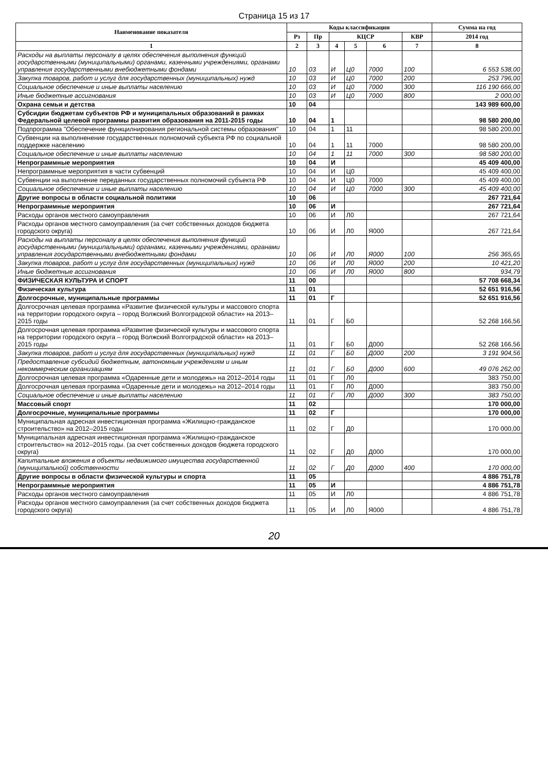Страница 15 из 17
| Наименование показателя | Коды классификации | | | | | | Сумма на год |
| --- | --- | --- | --- | --- | --- | --- | --- |
| | Рз | Пр | КЦСР | | | КВР | 2014 год |
| 1 | 2 | 3 | 4 | 5 | 6 | 7 | 8 |
| Расходы на выплаты персоналу в целях обеспечения выполнения функций государственными (муниципальными) органами, казенными учреждениями, органами управления государственными внебюджетными фондами | 10 | 03 | И | Ц0 | 7000 | 100 | 6 553 538,00 |
| Закупка товаров, работ и услуг для государственных (муниципальных) нужд | 10 | 03 | И | Ц0 | 7000 | 200 | 253 796,00 |
| Социальное обеспечение и иные выплаты населению | 10 | 03 | И | Ц0 | 7000 | 300 | 116 190 666,00 |
| Иные бюджетные ассигнования | 10 | 03 | И | Ц0 | 7000 | 800 | 2 000,00 |
| Охрана семьи и детства | 10 | 04 | | | | | 143 989 600,00 |
| Субсидии бюджетам субъектов РФ и муниципальных образований в рамках Федеральной целевой программы развития образования на 2011-2015 годы | 10 | 04 | 1 | | | | 98 580 200,00 |
| Подпрограмма "Обеспечение функцилнирования региональной системы образования" | 10 | 04 | 1 | 11 | | | 98 580 200,00 |
| Субвенции на выполненение государственных полномочий субъекта РФ по социальной поддержке населению | 10 | 04 | 1 | 11 | 7000 | | 98 580 200,00 |
| Социальное обеспечение и иные выплаты населению | 10 | 04 | 1 | 11 | 7000 | 300 | 98 580 200,00 |
| Непрограммные мероприятия | 10 | 04 | И | | | | 45 409 400,00 |
| Непрограммные мероприятия в части субвенций | 10 | 04 | И | Ц0 | | | 45 409 400,00 |
| Субвенции на выполнение переданных государственных полномочий субъекта РФ | 10 | 04 | И | Ц0 | 7000 | | 45 409 400,00 |
| Социальное обеспечение и иные выплаты населению | 10 | 04 | И | Ц0 | 7000 | 300 | 45 409 400,00 |
| Другие вопросы в области социальной политики | 10 | 06 | | | | | 267 721,64 |
| Непрограммные мероприятия | 10 | 06 | И | | | | 267 721,64 |
| Расходы органов местного самоуправления | 10 | 06 | И | Л0 | | | 267 721,64 |
| Расходы органов местного самоуправления (за счет собственных доходов бюджета городского округа) | 10 | 06 | И | Л0 | Я000 | | 267 721,64 |
| Расходы на выплаты персоналу в целях обеспечения выполнения функций государственными (муниципальными) органами, казенными учреждениями, органами управления государственными внебюджетными фондами | 10 | 06 | И | Л0 | Я000 | 100 | 256 365,65 |
| Закупка товаров, работ и услуг для государственных (муниципальных) нужд | 10 | 06 | И | Л0 | Я000 | 200 | 10 421,20 |
| Иные бюджетные ассигнования | 10 | 06 | И | Л0 | Я000 | 800 | 934,79 |
| ФИЗИЧЕСКАЯ КУЛЬТУРА И СПОРТ | 11 | 00 | | | | | 57 708 668,34 |
| Физическая культура | 11 | 01 | | | | | 52 651 916,56 |
| Долгосрочные, муниципальные программы | 11 | 01 | Г | | | | 52 651 916,56 |
| Долгосрочная целевая программа «Развитие физической культуры и массового спорта на территории городского округа – город Волжский Волгоградской области» на 2013–2015 годы | 11 | 01 | Г | Б0 | | | 52 268 166,56 |
| Долгосрочная целевая программа «Развитие физической культуры и массового спорта на территории городского округа – город Волжский Волгоградской области» на 2013–2015 годы | 11 | 01 | Г | Б0 | Д000 | | 52 268 166,56 |
| Закупка товаров, работ и услуг для государственных (муниципальных) нужд | 11 | 01 | Г | Б0 | Д000 | 200 | 3 191 904,56 |
| Предоставление субсидий бюджетным, автономным учреждениям и иным некоммерческим организациям | 11 | 01 | Г | Б0 | Д000 | 600 | 49 076 262,00 |
| Долгосрочная целевая программа «Одаренные дети и молодежь» на 2012–2014 годы | 11 | 01 | Г | Л0 | | | 383 750,00 |
| Долгосрочная целевая программа «Одаренные дети и молодежь» на 2012–2014 годы | 11 | 01 | Г | Л0 | Д000 | | 383 750,00 |
| Социальное обеспечение и иные выплаты населению | 11 | 01 | Г | Л0 | Д000 | 300 | 383 750,00 |
| Массовый спорт | 11 | 02 | | | | | 170 000,00 |
| Долгосрочные, муниципальные программы | 11 | 02 | Г | | | | 170 000,00 |
| Муниципальная адресная инвестиционная программа «Жилищно-гражданское строительство» на 2012–2015 годы | 11 | 02 | Г | Д0 | | | 170 000,00 |
| Муниципальная адресная инвестиционная программа «Жилищно-гражданское строительство» на 2012–2015 годы. (за счет собственных доходов бюджета городского округа) | 11 | 02 | Г | Д0 | Д000 | | 170 000,00 |
| Капитальные вложения в объекты недвижимого имущества государственной (муниципальной) собственности | 11 | 02 | Г | Д0 | Д000 | 400 | 170 000,00 |
| Другие вопросы в области физической культуры и спорта | 11 | 05 | | | | | 4 886 751,78 |
| Непрограммные мероприятия | 11 | 05 | И | | | | 4 886 751,78 |
| Расходы органов местного самоуправления | 11 | 05 | И | Л0 | | | 4 886 751,78 |
| Расходы органов местного самоуправления (за счет собственных доходов бюджета городского округа) | 11 | 05 | И | Л0 | Я000 | | 4 886 751,78 |
20